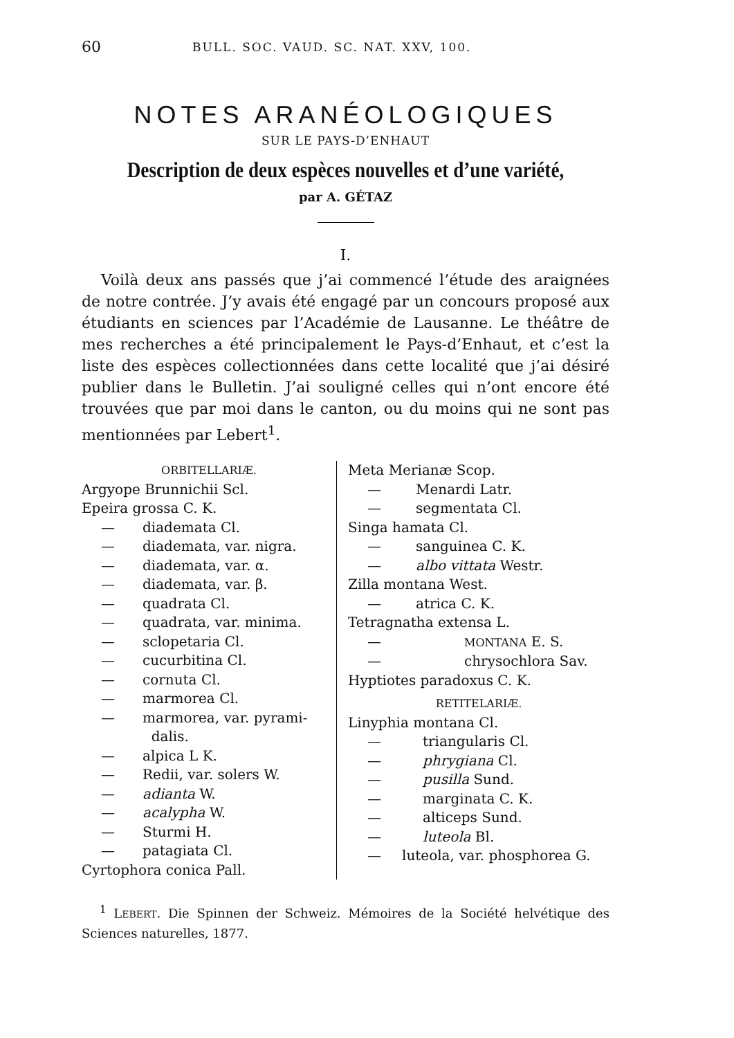60 BULL. SOC. VAUD. SC. NAT. XXV, 100.
NOTES ARANÉOLOGIQUES
SUR LE PAYS-D’ENHAUT
Description de deux espèces nouvelles et d’une variété,
par A. GÉTAZ
I.
Voilà deux ans passés que j’ai commencé l’étude des araignées de notre contrée. J’y avais été engagé par un concours proposé aux étudiants en sciences par l’Académie de Lausanne. Le théâtre de mes recherches a été principalement le Pays-d’Enhaut, et c’est la liste des espèces collectionnées dans cette localité que j’ai désiré publier dans le Bulletin. J’ai souligné celles qui n’ont encore été trouvées que par moi dans le canton, ou du moins qui ne sont pas mentionnées par Lebert<sup>1</sup>.
ORBITELLARIÆ.
Argyope Brunnichii Scl.
Epeira grossa C. K.
— diademata Cl.
— diademata, var. nigra.
— diademata, var. α.
— diademata, var. β.
— quadrata Cl.
— quadrata, var. minima.
— sclopetaria Cl.
— cucurbitina Cl.
— cornuta Cl.
— marmorea Cl.
— marmorea, var. pyrami-
dalis.
— alpica L K.
— Redii, var. solers W.
— adianta W.
— acalypha W.
— Sturmi H.
— patagiata Cl.
Cyrtophora conica Pall.
Meta Merianæ Scop.
— Menardi Latr.
— segmentata Cl.
Singa hamata Cl.
— sanguinea C. K.
— albo vittata Westr.
Zilla montana West.
— atrica C. K.
Tetragnatha extensa L.
— MONTANA E. S.
— chrysochlora Sav.
Hyptiotes paradoxus C. K.
RETITELARIÆ.
Linyphia montana Cl.
— triangularis Cl.
— phrygiana Cl.
— pusilla Sund.
— marginata C. K.
— alticeps Sund.
— luteola Bl.
— luteola, var. phosphorea G.
<sup>1</sup> LEBERT. Die Spinnen der Schweiz. Mémoires de la Société helvétique des Sciences naturelles, 1877.